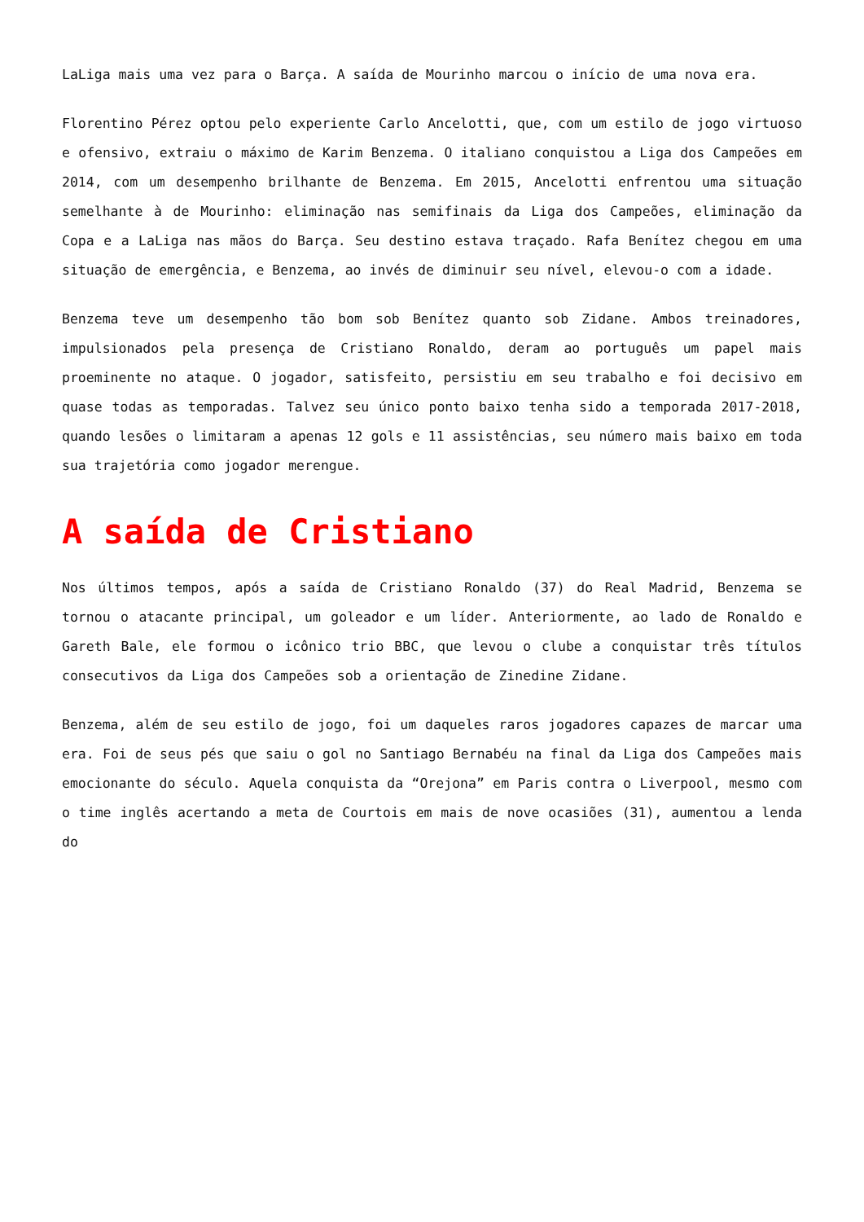LaLiga mais uma vez para o Barça. A saída de Mourinho marcou o início de uma nova era.
Florentino Pérez optou pelo experiente Carlo Ancelotti, que, com um estilo de jogo virtuoso e ofensivo, extraiu o máximo de Karim Benzema. O italiano conquistou a Liga dos Campeões em 2014, com um desempenho brilhante de Benzema. Em 2015, Ancelotti enfrentou uma situação semelhante à de Mourinho: eliminação nas semifinais da Liga dos Campeões, eliminação da Copa e a LaLiga nas mãos do Barça. Seu destino estava traçado. Rafa Benítez chegou em uma situação de emergência, e Benzema, ao invés de diminuir seu nível, elevou-o com a idade.
Benzema teve um desempenho tão bom sob Benítez quanto sob Zidane. Ambos treinadores, impulsionados pela presença de Cristiano Ronaldo, deram ao português um papel mais proeminente no ataque. O jogador, satisfeito, persistiu em seu trabalho e foi decisivo em quase todas as temporadas. Talvez seu único ponto baixo tenha sido a temporada 2017-2018, quando lesões o limitaram a apenas 12 gols e 11 assistências, seu número mais baixo em toda sua trajetória como jogador merengue.
A saída de Cristiano
Nos últimos tempos, após a saída de Cristiano Ronaldo (37) do Real Madrid, Benzema se tornou o atacante principal, um goleador e um líder. Anteriormente, ao lado de Ronaldo e Gareth Bale, ele formou o icônico trio BBC, que levou o clube a conquistar três títulos consecutivos da Liga dos Campeões sob a orientação de Zinedine Zidane.
Benzema, além de seu estilo de jogo, foi um daqueles raros jogadores capazes de marcar uma era. Foi de seus pés que saiu o gol no Santiago Bernabéu na final da Liga dos Campeões mais emocionante do século. Aquela conquista da “Orejona” em Paris contra o Liverpool, mesmo com o time inglês acertando a meta de Courtois em mais de nove ocasiões (31), aumentou a lenda do